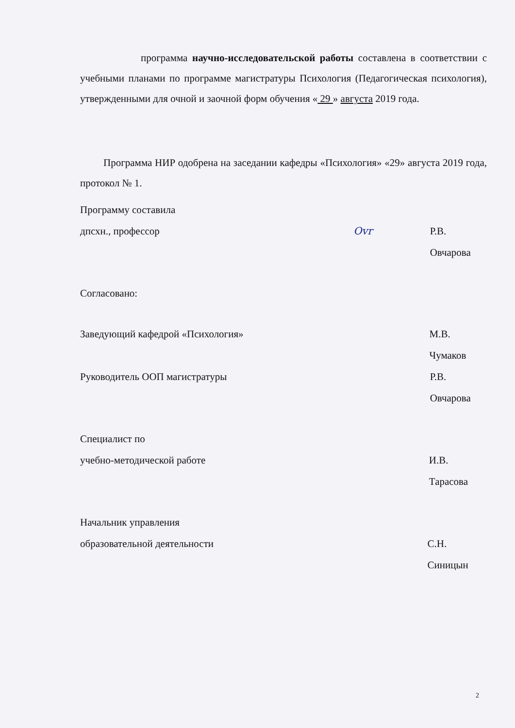программа научно-исследовательской работы составлена в соответствии с учебными планами по программе магистратуры Психология (Педагогическая психология), утвержденными для очной и заочной форм обучения « 29 » августа 2019 года.
Программа НИР одобрена на заседании кафедры «Психология» «29» августа 2019 года, протокол № 1.
Программу составила
дпсхн., профессор Ovr Р.В. Овчарова
Согласовано:
Заведующий кафедрой «Психология» М.В. Чумаков
Руководитель ООП магистратуры Р.В. Овчарова
Специалист по
учебно-методической работе И.В. Тарасова
Начальник управления
образовательной деятельности С.Н. Синицын
2